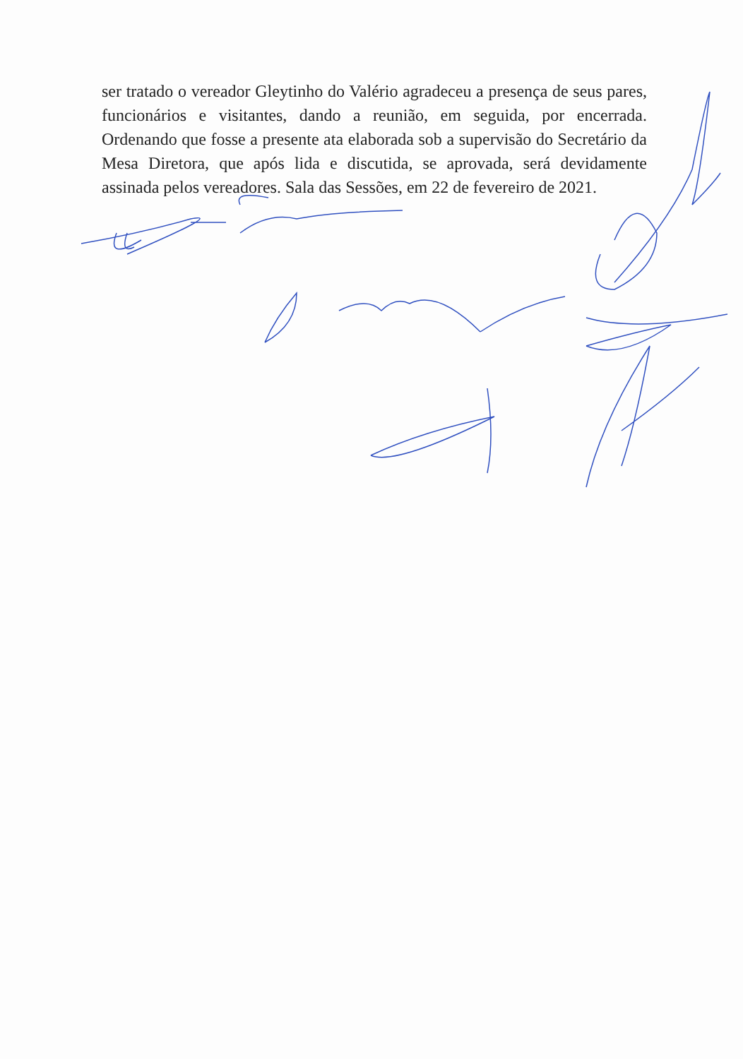ser tratado o vereador Gleytinho do Valério agradeceu a presença de seus pares, funcionários e visitantes, dando a reunião, em seguida, por encerrada. Ordenando que fosse a presente ata elaborada sob a supervisão do Secretário da Mesa Diretora, que após lida e discutida, se aprovada, será devidamente assinada pelos vereadores. Sala das Sessões, em 22 de fevereiro de 2021.